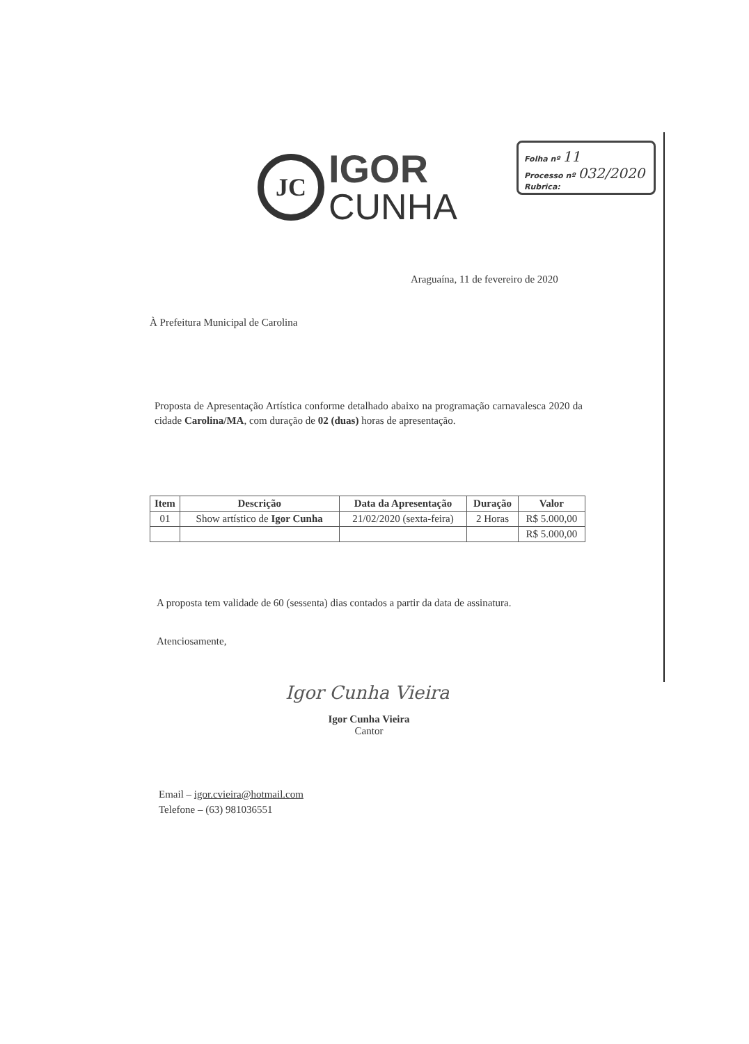JC
IGOR
CUNHA
Folha nº 11
Processo nº 032/2020
Rubrica:
Araguaína, 11 de fevereiro de 2020
À Prefeitura Municipal de Carolina
Proposta de Apresentação Artística conforme detalhado abaixo na programação carnavalesca 2020 da cidade Carolina/MA, com duração de 02 (duas) horas de apresentação.
| Item | Descrição | Data da Apresentação | Duração | Valor |
| --- | --- | --- | --- | --- |
| 01 | Show artístico de Igor Cunha | 21/02/2020 (sexta-feira) | 2 Horas | R$ 5.000,00 |
| | | | | R$ 5.000,00 |
A proposta tem validade de 60 (sessenta) dias contados a partir da data de assinatura.
Atenciosamente,
Igor Cunha Vieira
Igor Cunha Vieira
Cantor
Email – igor.cvieira@hotmail.com
Telefone – (63) 981036551